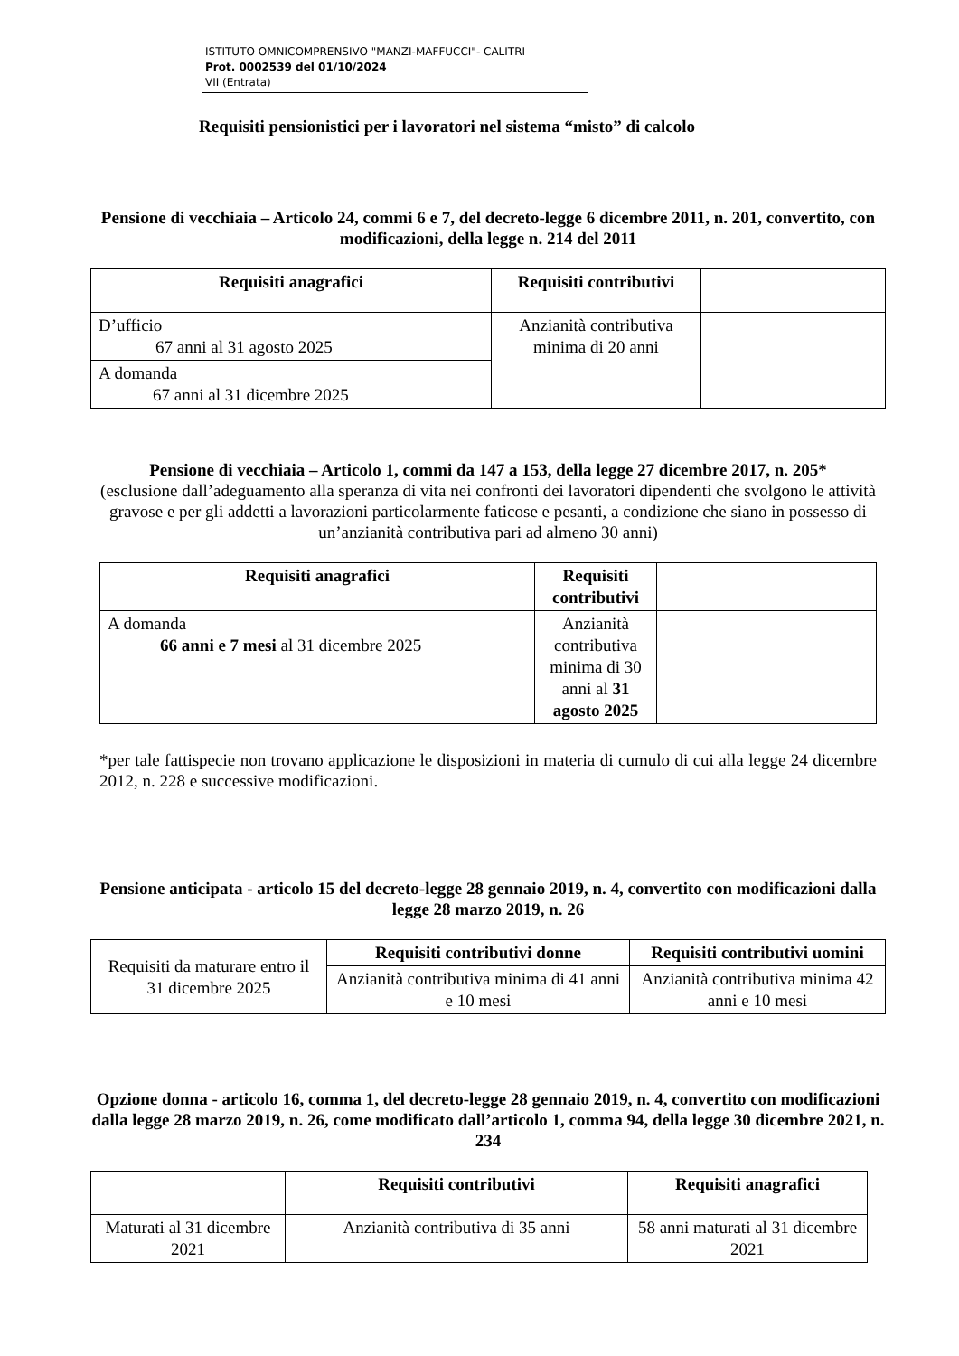ISTITUTO OMNICOMPRENSIVO "MANZI-MAFFUCCI"- CALITRI
Prot. 0002539 del 01/10/2024
VII (Entrata)
Requisiti pensionistici per i lavoratori nel sistema “misto” di calcolo
Pensione di vecchiaia – Articolo 24, commi 6 e 7, del decreto-legge 6 dicembre 2011, n. 201, convertito, con modificazioni, della legge n. 214 del 2011
| Requisiti anagrafici | Requisiti contributivi | |
| --- | --- | --- |
| D’ufficio 67 anni al 31 agosto 2025 | Anzianità contributiva minima di 20 anni | |
| A domanda 67 anni al 31 dicembre 2025 | | |
Pensione di vecchiaia – Articolo 1, commi da 147 a 153, della legge 27 dicembre 2017, n. 205*
(esclusione dall’adeguamento alla speranza di vita nei confronti dei lavoratori dipendenti che svolgono le attività gravose e per gli addetti a lavorazioni particolarmente faticose e pesanti, a condizione che siano in possesso di un’anzianità contributiva pari ad almeno 30 anni)
| Requisiti anagrafici | Requisiti contributivi | |
| --- | --- | --- |
| A domanda 66 anni e 7 mesi al 31 dicembre 2025 | Anzianità contributiva minima di 30 anni al 31 agosto 2025 | |
*per tale fattispecie non trovano applicazione le disposizioni in materia di cumulo di cui alla legge 24 dicembre 2012, n. 228 e successive modificazioni.
Pensione anticipata - articolo 15 del decreto-legge 28 gennaio 2019, n. 4, convertito con modificazioni dalla legge 28 marzo 2019, n. 26
| Requisiti da maturare entro il 31 dicembre 2025 | Requisiti contributivi donne | Requisiti contributivi uomini |
| | Anzianità contributiva minima di 41 anni e 10 mesi | Anzianità contributiva minima 42 anni e 10 mesi |
Opzione donna - articolo 16, comma 1, del decreto-legge 28 gennaio 2019, n. 4, convertito con modificazioni dalla legge 28 marzo 2019, n. 26, come modificato dall’articolo 1, comma 94, della legge 30 dicembre 2021, n. 234
| | Requisiti contributivi | Requisiti anagrafici |
| --- | --- | --- |
| Maturati al 31 dicembre 2021 | Anzianità contributiva di 35 anni | 58 anni maturati al 31 dicembre 2021 |